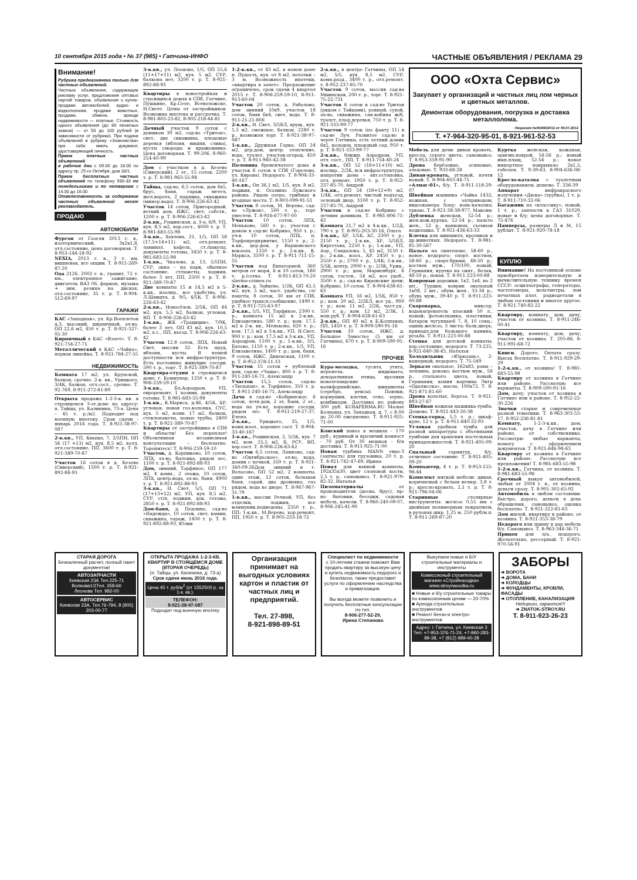10 сентября 2015 года • № 37 (985) • Гатчина-ИНФО ЧАСТНЫЕ ОБЪЯВЛЕНИЯ / РЕКЛАМА 29
Внимание!
Рубрика предназначена только для частных объявлений.
Частные объявления, содержащие рекламу услуг, предложения оптовых партий товаров, объявления о купле-продаже автомобилей, аудио- и видеотехники, продаже животных, продаже, обмене, аренде недвижимости — платные. Стоимость одного объявления (до 80 печатных знаков) — от 50 до 100 рублей (в зависимости от рубрики). При подаче объявлений в рубрику «Знакомства» при себе иметь документ, удостоверяющий личность.
Прием платных частных объявлений
в рабочие дни с 09.00 до 18.00 по адресу пр. 25-го Октября, дом 33/1.
Прием бесплатных частных объявлений по телефону 930-33 по понедельникам и по четвергам с 14.00 до 16.00
Ответственность за содержание частных объявлений несет рекламодатель.
ПРОДАЮ
АВТОМОБИЛИ
Фургон от Газели 2013 г. в., изотермический, 3х2х1,8, отл.состояние, цена договорная. Т. 8-953-144-18-92
NEXIA, 2013 г. в., 3 т. км, вишневая, все опции. Т. 8-911-269-87-20
Ода 2126, 2002 г. в., гранит, 72 т. км., электронное зажигание, двигатель ВАЗ 06, фаркоп, музыка + зим. резина на дисках, отл.состояние, 35 т. р. Т. 8-904-512-69-97
ГАРАЖИ
КАС «Западная», ул. Кр.Военлетов д.3, высокий, кирпичный, эл-во, ОП 22,6 м2, 450 т. р. Т. 8-921-327-05-30
Кирпичный в КАС «Взлет». Т. 8-921-754-27-71
Металлический в КАС «Чайка», первая линейка. Т. 8-921-784-27-55
НЕДВИЖИМОСТЬ
Комната 17 м2, ул. Крупской, балкон, срочно. 2-к. кв., Урицкого, 3/4К, балкон, отл.сост., срочно. Т. 92-769, 8-911-272-81-89
Открыта продажа 1-2-3-к. кв. в строящемся 3-эт.доме по адресу: п. Тайцы, ул. Калинина, 73-а. Цена – 45 т. р./м2. Подходит под военную ипотеку. Срок сдачи - январь 2016 года. Т. 8-921-38-97-087
2-к.кв., УП, Кныша, 7, 2/5ПН, ОП 56 (17 +13) м2, кух. 8,5 м2, холл, отл.состояние, ПП, 3600 т. р. Т. 8-921-389-70-87
Участок 16 соток в д. Кезево (Сиверский), 1500 т. р. Т. 8-921-892-88-93
3-к.кв., ул. Леонова, 1/5, ОП 55,6 (11+17+11) м2, кух. 5 м2, СУР, балкона нет, 3200 т. р. Т. 8-921-892-88-93
Квартиры в новостройках и строящихся домах в СПб, Гатчине, Пушкине, Кр.Селе, Всеволожске, Н.Свете. Цены от застройщиков. Возможна ипотека и рассрочка. Т. 8-981-803-23-82, 8-905-218-44-81
Дачный участок 9 соток с домиком 30 м2, сад-во «Тритон», свет, две скважины, плодовые деревья (яблоня, вишня, слива), кусты смороды и крыжовника. Цена договорная. Т. 99-206, 8-960-254-40-99
Дом с участком в д. Кезево (Сиверский), 2 эт., 15 соток, 2200 т. р. Т. 8-981-963-55-98
Тайцы, сад-во, 6,5 соток, дом 6х5, брус, баня, гараж метел, жел.ворота, 2 парника, скважина (минер.вода). Т. 8-906-226-63-42
Участок 14 соток, Пригородный, ветхий дом, ИЖС, свет, собств., 1200 т. р. Т. 8-906-226-63-42
2-к.кв., Рощинская, д. 3-а, 6/9, УП, кух. 8,5 м2, хор.сост., 4000 т. р. Т. 8-981-683-55-98
3-к.кв., Хохлова, 21, 1/5, ОП 58 (17,5+14+11) м2, отл.ремонт, ламинат, кафель, ст./пакеты, документы готовы, 3450 т. р. Т. 8-981-683-55-98
1-к.кв., Чкалова, д. 13, 5/5ПН, СУР, окна – на парк, обычное состояние, ст/пакеты, лоджия, более 3 лет, ПП, 2500 т. р. Т. 8-921-389-70-87
Две комнаты 15 и 14,5 м2 в 5-к.кв., изолир., все удобства, ул. Л.Шмидта, д. 9/5, 4/5К. Т. 8-906-226-63-42
2-к.кв., Новосёлов, 2/5К, ОП 44 м2, кух. 5,5 м2, балкон, угловая, ВП. Т. 8-906-226-63-42
1-к.кв., ЖК «Традиция», 7/9К, более 3 лет, ОП 43 м2, кух. 10,5 м2, х.с., ПП, въезд. Т. 8-906-226-63-42
Участок 12,8 соток, ЛПХ, Новый Свет, массив 32. Есть пруд, яблони, кусты. В пешей доступности вся инфраструктура. Есть постоянно живущие соседи. 590 т. р., торг. Т. 8-921-389-70-87
Квартира-студия в строящемся доме, г. Коммунар, 1250 т. р. Т. 8-906-259-59-10
3-к.кв., Бл.Аэродром, УП, евроремонт, 1 хозяин, документы готовы. Т. 8-981-683-55-98
1-к.кв., К.Маркса, д.46, 4/5К, ХР, угловая, новая газ.колонка, СУС, кух. 5 м2, комн. 17 м2, балкон, стеклопакеты, новые трубы, 2400 т. р. Т. 8-921-389-70-87
Квартиры от застройщика в СПб и области! Без переплат! Объективная независимая консультация – бесплатно. Торопитесь! Т. 8-906-259-59-10
Участок, д. Корпиково, 10 соток, ЛПХ, эл-во, бытовка, рядом лес, 1100 т. р. Т. 8-921-892-88-93
Дом, зимний, Торфяное, ОП 177 м2, 4 комн., 2 этажа, 10 соток, ЛПХ, центр.вода, эл-во, баня, 4900 т. р. Т. 8-921-892-88-93
3-к.кв., Н. Свет, 5/5, ОП 71 (17+13+12) м2, УП, кух. 8,5 м2, СУР, ст/п, лоджия, док. готовы, 2850 т. р. Т. 8-921-892-88-93
Дом-баня, д. Педлино, сад-во «Надежда», 10 соток, свет, камин, скважина, гараж, 1400 т. р. Т. 8-921-892-88-93, Юлия
1-2-к.кв., от 43 м2, в новом доме п. Пудость, кух. от 8 м2, потолки – 3 м. Возможность ипотеки, «квартира в зачет». Предложение ограничено, срок сдачи 4 квартал 2015 г. Т. 8-906-259-59-10, 8-911-913-60-04
Участок 20 соток, д. Раболово; дом зимний 10х9, участок 18 соток, баня 6х4, свет, вода. Т. 8-911-21-21-806
2-к.кв., Н. Свет, 3/5БЛ, хрущ., кух. 5,5 м2, смежные, балкон, 2280 т. р., возможен торг. Т. 8-921-38-97-087
1-к.кв., Дружная Горка, ОП 24 м2, дер.дом, центр. отопление, вода, туалет, участок-огород, 450 т. р. Т. 8-911-960-42-38
Половина бревенчатого дома и участок 6 соток в СПб (Горелово, ул. Кирова). Недорого. Т. 8-904-33-40-167
1-к.кв., Оп 36,1 м2, 1/5, кух. 8 м2, лоджия, п. Осьмино Лужского района. Рядом озеро, грибные и ягодные места. Т. 8-903-099-91-51
Участок 8 соток, М. Верево, сад-во «Лужок», 500 т. р., торг уместен. Т. 8-916-677-97-00
Участок 10 соток, ЛПХ, Меньково, 560 т. р.; участок с домом в сад-ве Кобрино, 950 т. р.; уч-к 10 соток, ЛПХ, п. Торфопредприятие, 1150 т. р.; 2-к.кв., дер.дом, у Варшавского вокзала, 1250 т. р.; 2-к.кв., К. Маркса, 3100 т. р. Т. 8-911-711-15-55
Участки под Евпаторией, 360 метров от моря, 6 и 10 соток, 180 т. р./сотка. Т. 8-911-813-70-20 slavino-crimea.ru
2-к.кв., д. Зайцево, 1/2К, ОП 42,5 м2, кух. 5 м2, част. удобства, ст/пакеты, 8 соток, 30 км от СПб, удобное трансп.сообщение, 1490 т. р. Т. 8-911-725-63-97
2-к.кв., 5/5, УП, Торфяное, 2300 т. р.; комната 15 м2 в 2-к.кв., Елизаветино, 580 т. р.; ком. 17,5 м2 в 2-к. кв., Меньково, 620 т. р.; ком. 17,5 м2 в 3-к.кв., УП, Н.Свет, 900 т. р.; ком. 17,5 м2 в 3-к.кв., УП, Аэродром, 1100 т. р.; 1-к.кв., 3/5, Батово, 1150 т. р.; 2-к.кв., 1/5, УП, Елизаветино, 1400 т. р.; дом, баня, 9 соток, ИЖС, Дивенская, 1100 т. р. Т. 8-952-378-51-33
Участок 15 соток + рубленый дом, сад-во «Чаща», 800 т. р. Т. 8-911-240-16-71, Александр
Участок 15,5 соток, сад-во «Тюльпан», п. Торфяное, 350 т. р. Т. 8-911-240-16-71, Александр
Дача в сад-ве «Кобринское, 6 соток, летн.дом, 2 эт, баня, 2 эт., вода на уч-ке, хорошие соседи, рядом лес. Т. 8-911-219-27-37, Елена.
2-к.кв., Урицкого, 35, 1/5, комн.изол., хорошее сост. Т. 8-904-33-40-167
1-к.кв., Рощинская, 2, 5/5К, кух. 7 м2, ком. 25,5 м2, Б, РСУ, ВП, хор.сост. Т. 8-906-226-63-42
Участок 6,5 соток, Лампово, сад-во «Октябрьское», эл-во, вода, домик с печкой, 350 т. р. Т. 8-921-340-09-26Дом зимний в г. Волосово, ОП 52 м2, 2 комнаты, один этаж, 12 соток, большая баня, сарай, два дровняка, газ рядом, вода во дворе. Т. 8-967-967-31-79
1-к.кв., массив Речной, УП, без отделки, лоджия, все коммуник.подведены, 2350 т. р., ПП; 1-к.кв., М.Верево, хор.ремонт, ПП, 1950 т. р. Т. 8-905-233-18-72
2-к.кв., в центре Гатчины, ОП 54 м2, 5/5, кух. 8,5 м2, СУР, комн.разд., 3400 т. р., отл.ремонт. т. 8-952-237-85-70
Участок 9 соток, массив сад-ва Мшинская, 200 т. р., торг. Т. 8-921-75-22-731
Участок 6 соток в сад-ве Тритон (рядом с Тайцами), ровный, сухой, эл-во, скважина, сан.кабина ж/б, туалет, плод.деревья, 750 т. р. Т. 8-921-333-99-77
Участок 9 соток (по факту 11) в сад-ве Луч. Развитое сад-во в черте Гатчины, есть летний домик 6х5, колодец, плодовый сад, 950 т. р. Т. 8-921-333-99-77
2-к.кв., ближн. Аэродром, УП, отл. сост., ПП, Т. 8-911-754-40-24
3-к.кв., ОП 52 (16+11+10) м2, изолир., 2/2К, вся инфраструктура, напротив дома – авт.остановка, отл. ремонт, 1950 т. р. Т. 8-952-237-85-70, Андрей
3-к.кв., ОП 54 (18+12+9) м2, 1/4К, отл.ремонт, чистый подъезд, зеленый двор, 3100 т. р. Т. 8-952-237-85-70, Андрей
Участок в сад-ве Кобрино с летним домиком. Т. 8-981-806-71-43
Комната 21,7 м2 в 4-к.кв., 1/2Д, 790 т. р. Т. 8-905-203-30-16, Ольга
1-к.кв., ХР, 1/5К, ХС, 2300 т. р.; 2150 т. р.; 1-к.кв., ХР, 5/5БЛ, Киргетова, 2250 т. р.; 1-к.кв., УП, Аэр., Сандалова, 5, 45 м2, 3150 т. р.; 2-к.кв., изол., ХР, 2450 т. р.; 2550 т. р.; 2700 т. р., 1/4К; 2-к.кв., 5/5К, центр, 2900 т. р.; 2/3К, Уриц., 2900 т. р.; дом, Мариенбург, 6 соток, гостев., 54 м2, все удоб., 3500 т. р.; сад-во Кировские дачи; Кобрино, 10 соток. Т. 8-904-638-61-63
Комната УП, 16 м2, 1/5К, 850 т. р.; ком. 20 м2, 2/2БЛ, все уд., 900 т. р.; ком. 11 м2, 2/2К, част.уд., 550 т. р.; ком. 12 м2, 2/3К, 1 млн.руб. Т. 8-904-638-61-63
2-к.кв., ОП 40 м2 в Б.Колпанах, ПП, 1450 т. р. Т. 8-909-590-91-16
Участок 10 соток, ИЖС, д. Большое Замостье (5 км от Гатчины), 670 т. р. Т. 8-909-590-91-16
ПРОЧЕЕ
Кура-молодка, гусята, утята, перепела, индюшата, декоративная птица, кролики новозеландские и калифорнийские, шиншиллы (серебро, рексы). Поилки, кормушки, клетки, сено, зерно, комбикорм. Доставка по району 300 руб. KURAFERMA.RU Малые Колпаны, ул. Западная, д. 7, с 8.00 до 20.00 ежедневно. Т. 8-911-925-71-00
Конский навоз в мешках - 170 руб.; куриный и кроличий компост - 70 руб. От 30 мешков – б/п доставка. Т. 8-911-925-71-00
Новая турбина MANN евро-3 (запчасть) для грузовика, 20 т. р. Т. 8-921-742-47-69, Ирина
Пенал для ванной комнаты, 192х35х30, цвет слоновой кости, 2,5 т. р., самовывоз. Т. 8-921-979-82-32, Наталья
Пиломатериалы от производителя (доска, брус), пр-во: бытовки, беседки, садовая мебель, качели. Т. 8-960-240-09-07, 8-906-245-41-90
ООО «Охта Сервис»
Закупает у организаций и частных лиц лом черных и цветных металлов.
Демонтаж оборудования, погрузка и доставка металлолома.
Лицензия №00406/2012 от 09.07.2012
Т. +7-964-320-95-01, 8-921-961-52-53
Мебель для дачи: диван кровать, кресла, серого цвета, самовывоз. Т. 8-953-359-91-90
Дрова берёзовые, осиновые, ольховые. Т. 933-68-28
Диван-кровать, угловой, почти новый. Т. 8-904-603-44-75
«Алмаг-01», б/у. Т. 8-911-118-29-07
Швейная машинка «Чайка 1432, ножная, с эл/приводом; видеокамера Sony; конь-качалка; трюмо. Т. 8-921-38-38-977, Максим
Дубленка женская, 52-54 р.; жен.кож.куртка, 52-54 р.; пальто жен., 52 р., капюшон, съемная подкладка. Т. 8-921-436-63-33
Клетка для шиншилл, кроликов и др.животных. Недорого. Т. 8-981-85-30-567
Пальто на синтепоне, 58-60 р., новое, недорого; спорт. костюм, 58-60 р.; спорт.брюки, 48-50 р.; костюм муж., 170/100, новый, Германия; куртка на синт., белая, 48-50 р., новая. Т. 8-911-223-00-88
Ковровые дорожки, 1х2, 1х4, по 2 шт., Турция; коврик овальный 1х08, 2 шт.; обувь жен., 33-34 р.; обувь муж., 39-40 р. Т. 8-911-223-00-88
Скороварка, миксер, водонагреватель плоский 50 л., новый; фотовспышка, пластинки, батареи чугунные6 7, 8, 10 секц.; оцинк.железо, 3 листа; балк.дверь, принадл.для большого камина, резьба. Т. 8-911-223-00-88
Стенка для детской комнаты, хор.состояние, недорого. Т. 73-225, 8-921-640-38-45, Наталья
Холодильник «Юрюзань», 2-камерный, недорого. Т. 75-549
Зеркало овальное, 162х83, рама – лепнина, рококо; костюм муж., 56 р., стального цвета, новый, Германия; копия картины Энгр «Одалисска», масло, 100х72. Т. 8-921-871-81-60
Дрова колотые, береза. Т. 8-921-893-27-67
Швейная ножная машинка-тумба. Дешево. Т. 8-921-443-30-38
Стенка-горка, 5,5 т. р.; шкаф-купе, 12 т. р. Т. 8-911-840-32-93
Угловая удобная тумба для разной аппаратуры с объемными тумбами для хранения постельных принадлежностей. Т. 8-921-405-09-20
Спальный гарнитур, б/у, отличное состояние. Т. 8-921-405-09-20
Компьютер, 4 т. р. Т. 8-953-155-98-44
Комплект мягкой мебели: диван, коричневый с белым велюр, 3,8 т. р.; кресло-кровать, 2,1 т. р. Т. 8-921-796-04-06
Старинные столярные инструменты: железо 0,55 мм с двойным полимерным покрытием, в рулонах шир. 1,25 м, 250 руб/м.п. Т. 8-911-269-87-20
Куртка женская, кожаная, оригин.покрой, 54-56 р.; новый имп.плащ, 52-54 р.; новое импортное покрывало 2х1,5, гобелен. Т. 9-39-63, 8-904-636-08-12
Кресло-каталка с туалетным оборудованием, дешево. Т. 336-39
Аппарат инфракрасного излучения «Дюна» (трубка), 1 т. р. Т. 8-911-710-32-06
Багажник на «классику», новый, 1 т. р.; запчасти к ГАЗ 31029, новые и б/у; цены договорные. Т. 75-476
Памперсы, размеры Л и М, 15 руб/шт. Т. 8-921-920-78-18
КУПЛЮ
Внимание! На постоянной основе приобретаем измерительную и вычислительную технику времен СССР: осциллографы, генераторы, частотомеры, вольтметры, лом печатных плат, радиодетали в любом состоянии и многое другое. Т. 8-921-740-82-22
Квартиру, комнату, дом, дачу, участок от хозяина. Т. 8-911-246-00-41
Квартиру, комнату, дом, дачу, участок от хозяина. Т. 205-86, 8-911-991-68-72
Книги. Дорого. Оплата сразу. Выезд бесплатно. Т. 8-911-929-29-29
1-2-к.кв., от хозяина! Т. 8-981-683-55-98
Квартиру от хозяина в Гатчине или районе. Рассмотрю все варианты. Т. 8-909-590-91-16
Дом, дачу, участок от хозяина в Гатчине или в районе. Т. 8-952-22-30-226
Значки старые и современные разной тематики. Т. 8-963-303-53-17, 8-952-236-81-81
Комнату, 1-2-3-к.кв., дом, участок, дачу в Гатчине или районе, от собственника. Рассмотрю любые варианты, помогу с оформлением документов. Т. 8-921-646-94-63
Квартиру от хозяина в Гатчине или районе. Рассмотрю все предложения! Т. 8-981-683-55-98
1-2-к.кв., Гатчина, от хозяина. Т. 8-981-683-55-98
Срочный выкуп автомобилей, любых от 2004 г. в., от хозяина, деньги сразу. Т. 8-901-302-65-92
Автомобиль в любом состоянии. Быстро, дорого, деньги в день обращения, самовывоз, оценка бесплатно. Т. 8-921-322-81-63
Дом жилой, квартиру в районе, от хозяина. Т. 8-921-353-38-79
Недорого или приму в дар мебель б/у. Самовывоз. Т. 8-963-346-36-71
Прицеп для л/а, недорого. Желательно, рессорный. Т. 8-921-970-56-91
СТАРАЯ ДОРОГА
Безналичный расчет, полный пакет документов!
АВТОЗАПЧАСТИ
Киевская 23А Тел.225-71
Волкова1/2Тел. 358-66
Леонова Тел. 982-00
АВТОСЕРВИС
Киевская 23А, Тел.76-794, 8 (905) 203-00-77
ОТКРЫТА ПРОДАЖА 1-2-3-КВ. КВАРТИР В СТОЯЩЕМСЯ ДОМЕ (ВТОРАЯ ОЧЕРЕДЬ)
(п. Тайцы, ул. Калинина, д. 73-а)
Срок сдачи июнь 2016 года.
Цена 45 т. руб/м<sup>2</sup> (от 1552500 р. за 1-к. кв.).
ТЕЛЕФОН:
8-921-38-97-087
Подходит под военную ипотеку
Организация принимает на выгодных условиях картон и пластик от частных лиц и предприятий.
Тел. 27-898,
8-921-898-89-51
Специалист по недвижимости
с 10-летним стажем поможет Вам продать квартиру за высокую цену и купить недвижимость недорого и безопасно, также предоставит услуги по оформлению наследства и приватизации.
Вы всегда можете позвонить и получить бесплатные консультации по тел.
8-906-277-52-29,
Ирина Степанова
Выкупаем новые и Б/У строительные материалы и инструменты
Комиссионый строительный магазин «Стройнаходка»
www.stroynaxodka.ru
■ Новые и б/у строительные товары по комиссионным ценам — 20-70%
■ Аренда строительных инструментов
■ Ремонт бензо-и электро- инструментов
Адрес: г. Гатчина, ул. Киевская 3
Тел: +7-953-376-71-24, +7-960-283-89-38, +7 (812) 989-40-28
ЗАБОРЫ
➜ ВОРОТА
➜ ДОМА, БАНИ
➜ КОЛОДЦЫ
➜ ФУНДАМЕНТЫ, КРОВЛИ, ФАСАДЫ
➜ ОТОПЛЕНИЕ, КАНАЛИЗАЦИЯ
Недорого, гарантия!!!
➜ ZNATOK-STROY.RU
Т. 8-911-923-26-23